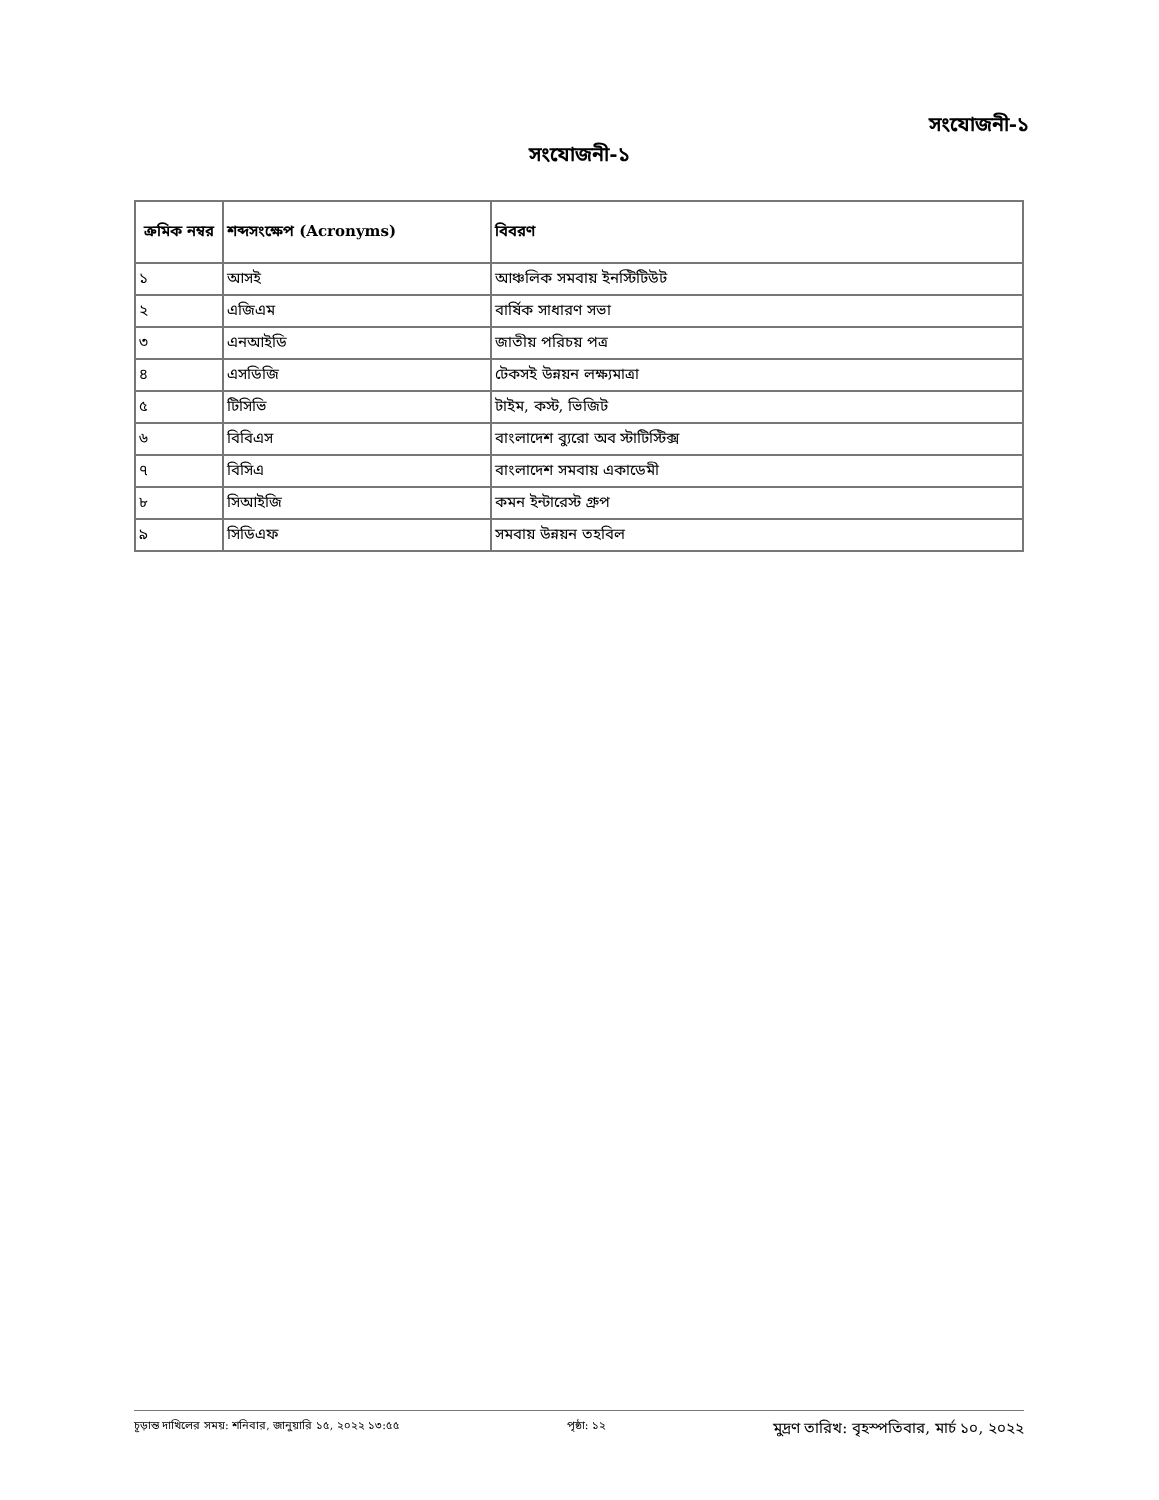সংযোজনী-১
সংযোজনী-১
| ক্রমিক নম্বর | শব্দসংক্ষেপ (Acronyms) | বিবরণ |
| --- | --- | --- |
| ১ | আসই | আঞ্চলিক সমবায় ইনস্টিটিউট |
| ২ | এজিএম | বার্ষিক সাধারণ সভা |
| ৩ | এনআইডি | জাতীয় পরিচয় পত্র |
| ৪ | এসডিজি | টেকসই উন্নয়ন লক্ষ্যমাত্রা |
| ৫ | টিসিভি | টাইম, কস্ট, ভিজিট |
| ৬ | বিবিএস | বাংলাদেশ ব্যুরো অব স্টাটিস্টিক্স |
| ৭ | বিসিএ | বাংলাদেশ সমবায় একাডেমী |
| ৮ | সিআইজি | কমন ইন্টারেস্ট গ্রুপ |
| ৯ | সিডিএফ | সমবায় উন্নয়ন তহবিল |
চূড়ান্ত দাখিলের সময়: শনিবার, জানুয়ারি ১৫, ২০২২ ১৩:৫৫ পৃষ্ঠা: ১২ মুদ্রণ তারিখ: বৃহস্পতিবার, মার্চ ১০, ২০২২